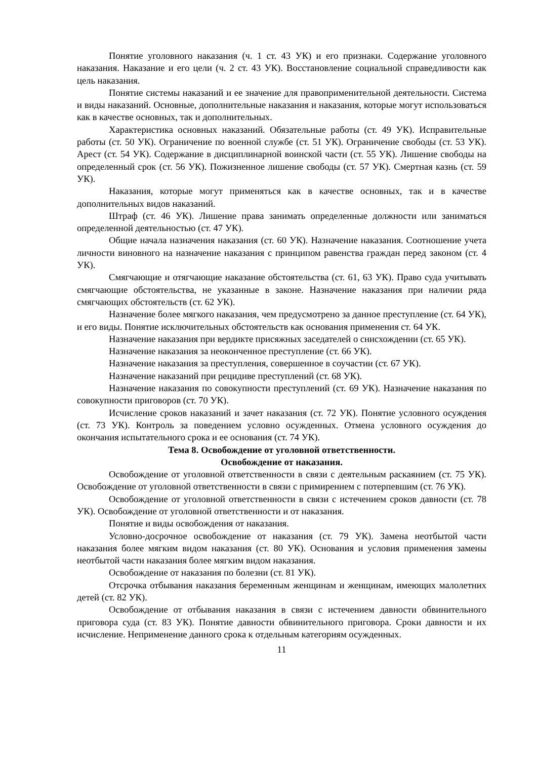Понятие уголовного наказания (ч. 1 ст. 43 УК) и его признаки. Содержание уголовного наказания. Наказание и его цели (ч. 2 ст. 43 УК). Восстановление социальной справедливости как цель наказания.
Понятие системы наказаний и ее значение для правоприменительной деятельности. Система и виды наказаний. Основные, дополнительные наказания и наказания, которые могут использоваться как в качестве основных, так и дополнительных.
Характеристика основных наказаний. Обязательные работы (ст. 49 УК). Исправительные работы (ст. 50 УК). Ограничение по военной службе (ст. 51 УК). Ограничение свободы (ст. 53 УК). Арест (ст. 54 УК). Содержание в дисциплинарной воинской части (ст. 55 УК). Лишение свободы на определенный срок (ст. 56 УК). Пожизненное лишение свободы (ст. 57 УК). Смертная казнь (ст. 59 УК).
Наказания, которые могут применяться как в качестве основных, так и в качестве дополнительных видов наказаний.
Штраф (ст. 46 УК). Лишение права занимать определенные должности или заниматься определенной деятельностью (ст. 47 УК).
Общие начала назначения наказания (ст. 60 УК). Назначение наказания. Соотношение учета личности виновного на назначение наказания с принципом равенства граждан перед законом (ст. 4 УК).
Смягчающие и отягчающие наказание обстоятельства (ст. 61, 63 УК). Право суда учитывать смягчающие обстоятельства, не указанные в законе. Назначение наказания при наличии ряда смягчающих обстоятельств (ст. 62 УК).
Назначение более мягкого наказания, чем предусмотрено за данное преступление (ст. 64 УК), и его виды. Понятие исключительных обстоятельств как основания применения ст. 64 УК.
Назначение наказания при вердикте присяжных заседателей о снисхождении (ст. 65 УК).
Назначение наказания за неоконченное преступление (ст. 66 УК).
Назначение наказания за преступления, совершенное в соучастии (ст. 67 УК).
Назначение наказаний при рецидиве преступлений (ст. 68 УК).
Назначение наказания по совокупности преступлений (ст. 69 УК). Назначение наказания по совокупности приговоров (ст. 70 УК).
Исчисление сроков наказаний и зачет наказания (ст. 72 УК). Понятие условного осуждения (ст. 73 УК). Контроль за поведением условно осужденных. Отмена условного осуждения до окончания испытательного срока и ее основания (ст. 74 УК).
Тема 8. Освобождение от уголовной ответственности.
Освобождение от наказания.
Освобождение от уголовной ответственности в связи с деятельным раскаянием (ст. 75 УК). Освобождение от уголовной ответственности в связи с примирением с потерпевшим (ст. 76 УК).
Освобождение от уголовной ответственности в связи с истечением сроков давности (ст. 78 УК). Освобождение от уголовной ответственности и от наказания.
Понятие и виды освобождения от наказания.
Условно-досрочное освобождение от наказания (ст. 79 УК). Замена неотбытой части наказания более мягким видом наказания (ст. 80 УК). Основания и условия применения замены неотбытой части наказания более мягким видом наказания.
Освобождение от наказания по болезни (ст. 81 УК).
Отсрочка отбывания наказания беременным женщинам и женщинам, имеющих малолетних детей (ст. 82 УК).
Освобождение от отбывания наказания в связи с истечением давности обвинительного приговора суда (ст. 83 УК). Понятие давности обвинительного приговора. Сроки давности и их исчисление. Неприменение данного срока к отдельным категориям осужденных.
11